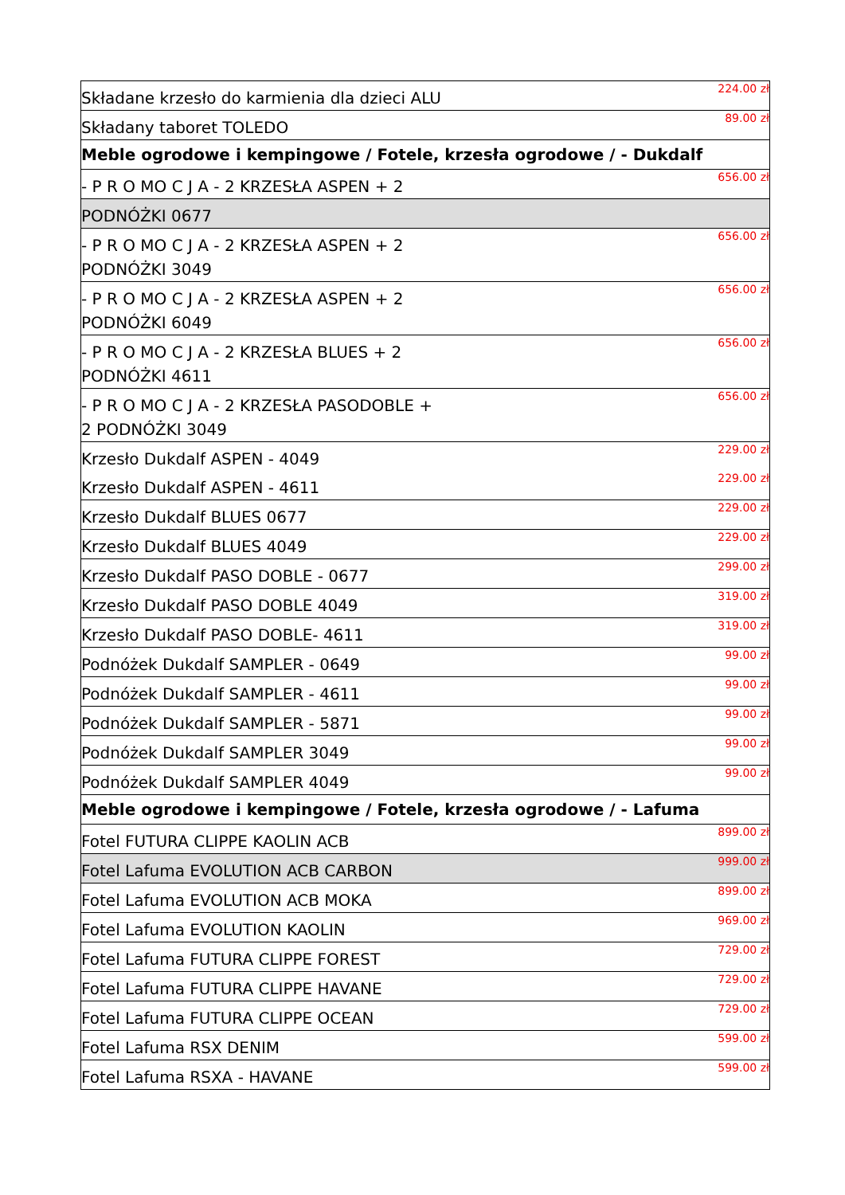| Składane krzesło do karmienia dla dzieci ALU | 224.00 zł |
| Składany taboret TOLEDO | 89.00 zł |
| Meble ogrodowe i kempingowe / Fotele, krzesła ogrodowe / - Dukdalf | |
| - P R O MO C J A - 2 KRZESŁA ASPEN + 2 | 656.00 zł |
| PODNÓŻKI 0677 | |
| - P R O MO C J A - 2 KRZESŁA ASPEN + 2 PODNÓŻKI 3049 | 656.00 zł |
| - P R O MO C J A - 2 KRZESŁA ASPEN + 2 PODNÓŻKI 6049 | 656.00 zł |
| - P R O MO C J A - 2 KRZESŁA BLUES + 2 PODNÓŻKI 4611 | 656.00 zł |
| - P R O MO C J A - 2 KRZESŁA PASODOBLE + 2 PODNÓŻKI 3049 | 656.00 zł |
| Krzesło Dukdalf ASPEN - 4049 | 229.00 zł |
| Krzesło Dukdalf ASPEN - 4611 | 229.00 zł |
| Krzesło Dukdalf BLUES 0677 | 229.00 zł |
| Krzesło Dukdalf BLUES 4049 | 229.00 zł |
| Krzesło Dukdalf PASO DOBLE - 0677 | 299.00 zł |
| Krzesło Dukdalf PASO DOBLE 4049 | 319.00 zł |
| Krzesło Dukdalf PASO DOBLE- 4611 | 319.00 zł |
| Podnóżek Dukdalf SAMPLER - 0649 | 99.00 zł |
| Podnóżek Dukdalf SAMPLER - 4611 | 99.00 zł |
| Podnóżek Dukdalf SAMPLER - 5871 | 99.00 zł |
| Podnóżek Dukdalf SAMPLER 3049 | 99.00 zł |
| Podnóżek Dukdalf SAMPLER 4049 | 99.00 zł |
| Meble ogrodowe i kempingowe / Fotele, krzesła ogrodowe / - Lafuma | |
| Fotel FUTURA CLIPPE KAOLIN ACB | 899.00 zł |
| Fotel Lafuma EVOLUTION ACB CARBON | 999.00 zł |
| Fotel Lafuma EVOLUTION ACB MOKA | 899.00 zł |
| Fotel Lafuma EVOLUTION KAOLIN | 969.00 zł |
| Fotel Lafuma FUTURA CLIPPE FOREST | 729.00 zł |
| Fotel Lafuma FUTURA CLIPPE HAVANE | 729.00 zł |
| Fotel Lafuma FUTURA CLIPPE OCEAN | 729.00 zł |
| Fotel Lafuma RSX DENIM | 599.00 zł |
| Fotel Lafuma RSXA - HAVANE | 599.00 zł |